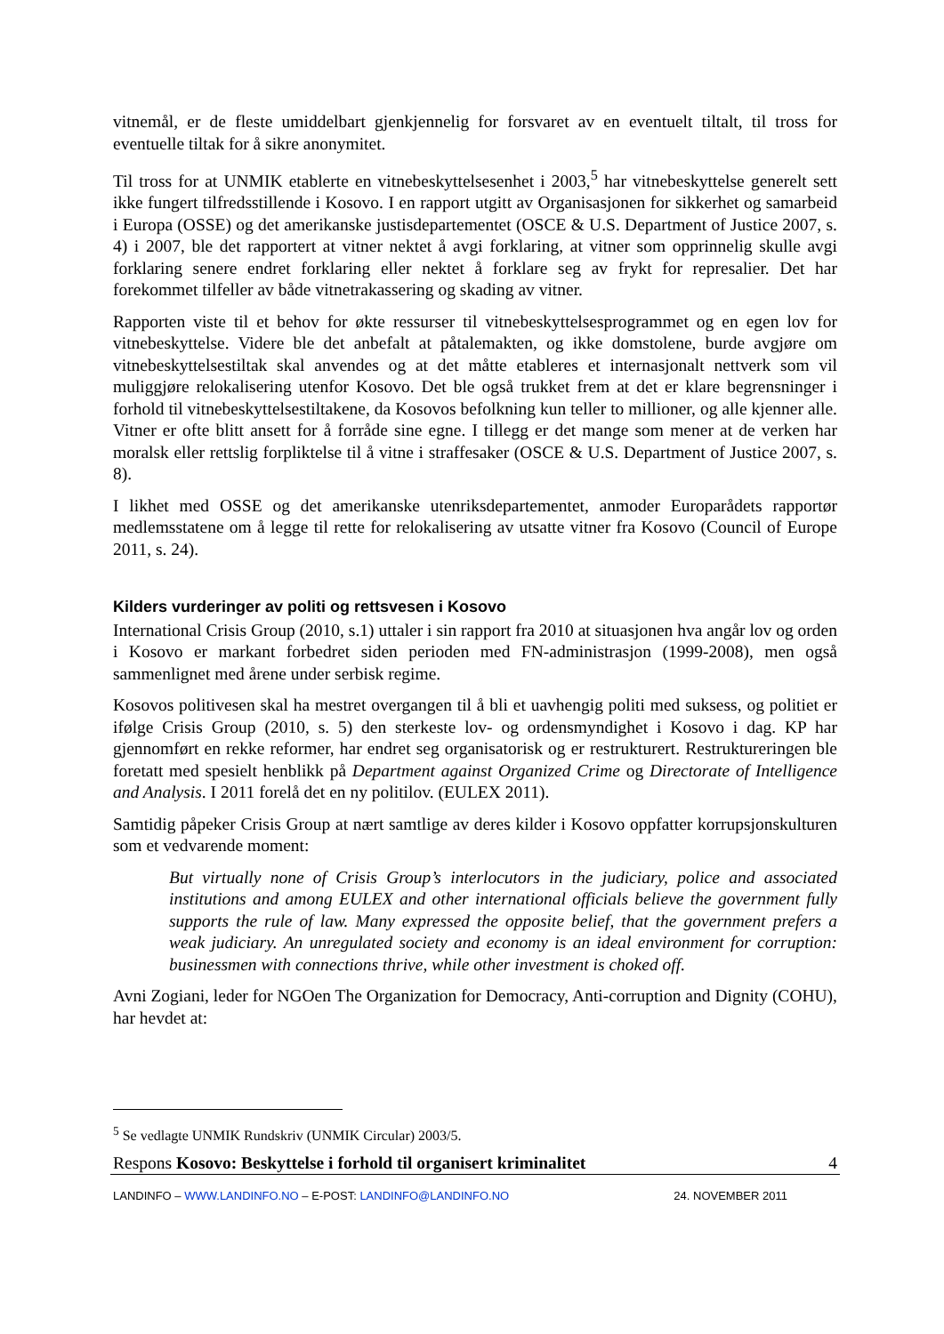vitnemål, er de fleste umiddelbart gjenkjennelig for forsvaret av en eventuelt tiltalt, til tross for eventuelle tiltak for å sikre anonymitet.
Til tross for at UNMIK etablerte en vitnebeskyttelsesenhet i 2003,<sup>5</sup> har vitnebeskyttelse generelt sett ikke fungert tilfredsstillende i Kosovo. I en rapport utgitt av Organisasjonen for sikkerhet og samarbeid i Europa (OSSE) og det amerikanske justisdepartementet (OSCE & U.S. Department of Justice 2007, s. 4) i 2007, ble det rapportert at vitner nektet å avgi forklaring, at vitner som opprinnelig skulle avgi forklaring senere endret forklaring eller nektet å forklare seg av frykt for represalier. Det har forekommet tilfeller av både vitnetrakassering og skading av vitner.
Rapporten viste til et behov for økte ressurser til vitnebeskyttelsesprogrammet og en egen lov for vitnebeskyttelse. Videre ble det anbefalt at påtalemakten, og ikke domstolene, burde avgjøre om vitnebeskyttelsestiltak skal anvendes og at det måtte etableres et internasjonalt nettverk som vil muliggjøre relokalisering utenfor Kosovo. Det ble også trukket frem at det er klare begrensninger i forhold til vitnebeskyttelsestiltakene, da Kosovos befolkning kun teller to millioner, og alle kjenner alle. Vitner er ofte blitt ansett for å forråde sine egne. I tillegg er det mange som mener at de verken har moralsk eller rettslig forpliktelse til å vitne i straffesaker (OSCE & U.S. Department of Justice 2007, s. 8).
I likhet med OSSE og det amerikanske utenriksdepartementet, anmoder Europarådets rapportør medlemsstatene om å legge til rette for relokalisering av utsatte vitner fra Kosovo (Council of Europe 2011, s. 24).
Kilders vurderinger av politi og rettsvesen i Kosovo
International Crisis Group (2010, s.1) uttaler i sin rapport fra 2010 at situasjonen hva angår lov og orden i Kosovo er markant forbedret siden perioden med FN-administrasjon (1999-2008), men også sammenlignet med årene under serbisk regime.
Kosovos politivesen skal ha mestret overgangen til å bli et uavhengig politi med suksess, og politiet er ifølge Crisis Group (2010, s. 5) den sterkeste lov- og ordensmyndighet i Kosovo i dag. KP har gjennomført en rekke reformer, har endret seg organisatorisk og er restrukturert. Restruktureringen ble foretatt med spesielt henblikk på Department against Organized Crime og Directorate of Intelligence and Analysis. I 2011 forelå det en ny politilov. (EULEX 2011).
Samtidig påpeker Crisis Group at nært samtlige av deres kilder i Kosovo oppfatter korrupsjonskulturen som et vedvarende moment:
But virtually none of Crisis Group’s interlocutors in the judiciary, police and associated institutions and among EULEX and other international officials believe the government fully supports the rule of law. Many expressed the opposite belief, that the government prefers a weak judiciary. An unregulated society and economy is an ideal environment for corruption: businessmen with connections thrive, while other investment is choked off.
Avni Zogiani, leder for NGOen The Organization for Democracy, Anti-corruption and Dignity (COHU), har hevdet at:
<sup>5</sup> Se vedlagte UNMIK Rundskriv (UNMIK Circular) 2003/5.
Respons Kosovo: Beskyttelse i forhold til organisert kriminalitet 4
LANDINFO – WWW.LANDINFO.NO – E-POST: LANDINFO@LANDINFO.NO 24. NOVEMBER 2011